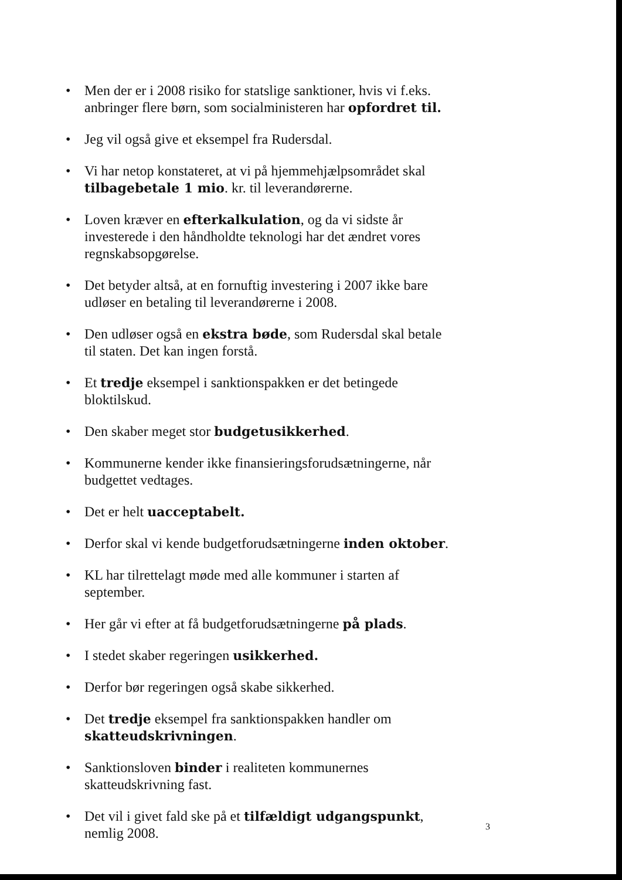• Men der er i 2008 risiko for statslige sanktioner, hvis vi f.eks. anbringer flere børn, som socialministeren har opfordret til.
• Jeg vil også give et eksempel fra Rudersdal.
• Vi har netop konstateret, at vi på hjemmehjælpsområdet skal tilbagebetale 1 mio. kr. til leverandørerne.
• Loven kræver en efterkalkulation, og da vi sidste år investerede i den håndholdte teknologi har det ændret vores regnskabsopgørelse.
• Det betyder altså, at en fornuftig investering i 2007 ikke bare udløser en betaling til leverandørerne i 2008.
• Den udløser også en ekstra bøde, som Rudersdal skal betale til staten. Det kan ingen forstå.
• Et tredje eksempel i sanktionspakken er det betingede bloktilskud.
• Den skaber meget stor budgetusikkerhed.
• Kommunerne kender ikke finansieringsforudsætningerne, når budgettet vedtages.
• Det er helt uacceptabelt.
• Derfor skal vi kende budgetforudsætningerne inden oktober.
• KL har tilrettelagt møde med alle kommuner i starten af september.
• Her går vi efter at få budgetforudsætningerne på plads.
• I stedet skaber regeringen usikkerhed.
• Derfor bør regeringen også skabe sikkerhed.
• Det tredje eksempel fra sanktionspakken handler om skatteudskrivningen.
• Sanktionsloven binder i realiteten kommunernes skatteudskrivning fast.
• Det vil i givet fald ske på et tilfældigt udgangspunkt, nemlig 2008.
3